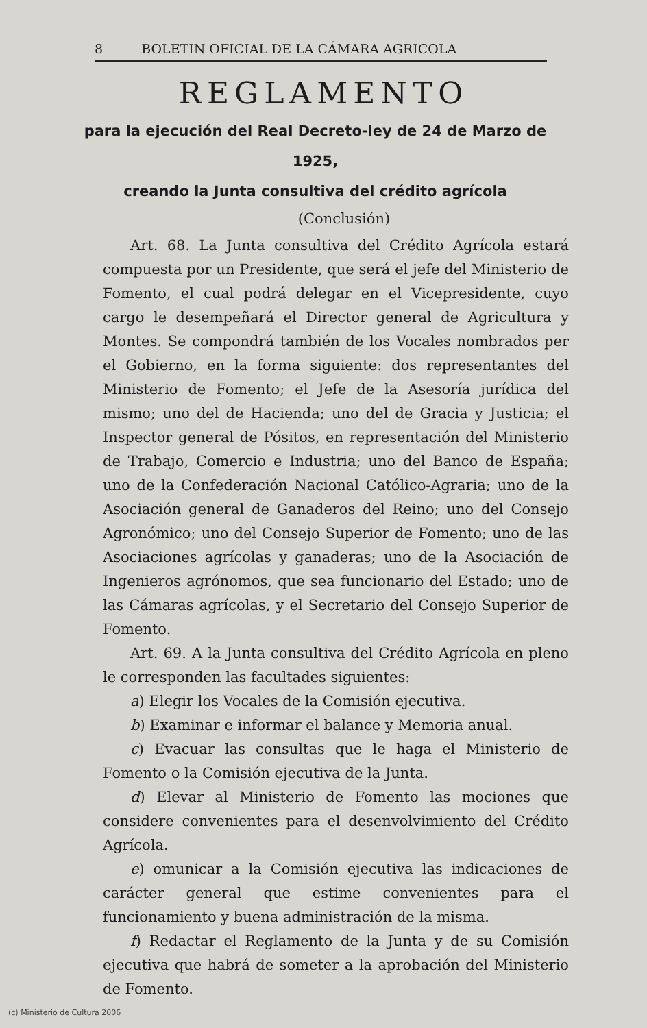8 BOLETIN OFICIAL DE LA CÁMARA AGRICOLA
REGLAMENTO
para la ejecución del Real Decreto-ley de 24 de Marzo de 1925,
creando la Junta consultiva del crédito agrícola
(Conclusión)
Art. 68. La Junta consultiva del Crédito Agrícola estará compuesta por un Presidente, que será el jefe del Ministerio de Fomento, el cual podrá delegar en el Vicepresidente, cuyo cargo le desempeñará el Director general de Agricultura y Montes. Se compondrá también de los Vocales nombrados per el Gobierno, en la forma siguiente: dos representantes del Ministerio de Fomento; el Jefe de la Asesoría jurídica del mismo; uno del de Hacienda; uno del de Gracia y Justicia; el Inspector general de Pósitos, en representación del Ministerio de Trabajo, Comercio e Industria; uno del Banco de España; uno de la Confederación Nacional Católico-Agraria; uno de la Asociación general de Ganaderos del Reino; uno del Consejo Agronómico; uno del Consejo Superior de Fomento; uno de las Asociaciones agrícolas y ganaderas; uno de la Asociación de Ingenieros agrónomos, que sea funcionario del Estado; uno de las Cámaras agrícolas, y el Secretario del Consejo Superior de Fomento.
Art. 69. A la Junta consultiva del Crédito Agrícola en pleno le corresponden las facultades siguientes:
a) Elegir los Vocales de la Comisión ejecutiva.
b) Examinar e informar el balance y Memoria anual.
c) Evacuar las consultas que le haga el Ministerio de Fomento o la Comisión ejecutiva de la Junta.
d) Elevar al Ministerio de Fomento las mociones que considere convenientes para el desenvolvimiento del Crédito Agrícola.
e) omunicar a la Comisión ejecutiva las indicaciones de carácter general que estime convenientes para el funcionamiento y buena administración de la misma.
f) Redactar el Reglamento de la Junta y de su Comisión ejecutiva que habrá de someter a la aprobación del Ministerio de Fomento.
(c) Ministerio de Cultura 2006